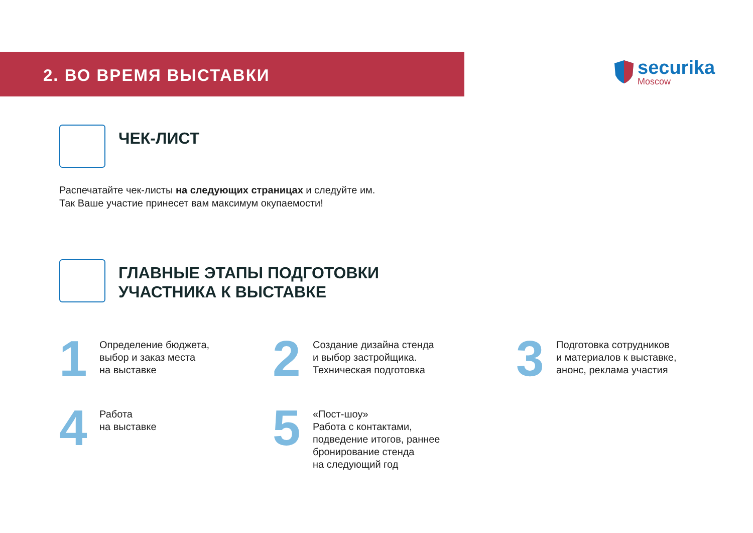2. ВО ВРЕМЯ ВЫСТАВКИ
securika
Moscow
ЧЕК-ЛИСТ
Распечатайте чек-листы на следующих страницах и следуйте им.
Так Ваше участие принесет вам максимум окупаемости!
ГЛАВНЫЕ ЭТАПЫ ПОДГОТОВКИ
УЧАСТНИКА К ВЫСТАВКЕ
1
Определение бюджета,
выбор и заказ места
на выставке
2
Создание дизайна стенда
и выбор застройщика.
Техническая подготовка
3
Подготовка сотрудников
и материалов к выставке,
анонс, реклама участия
4
Работа
на выставке
5
«Пост-шоу»
Работа с контактами,
подведение итогов, раннее
бронирование стенда
на следующий год